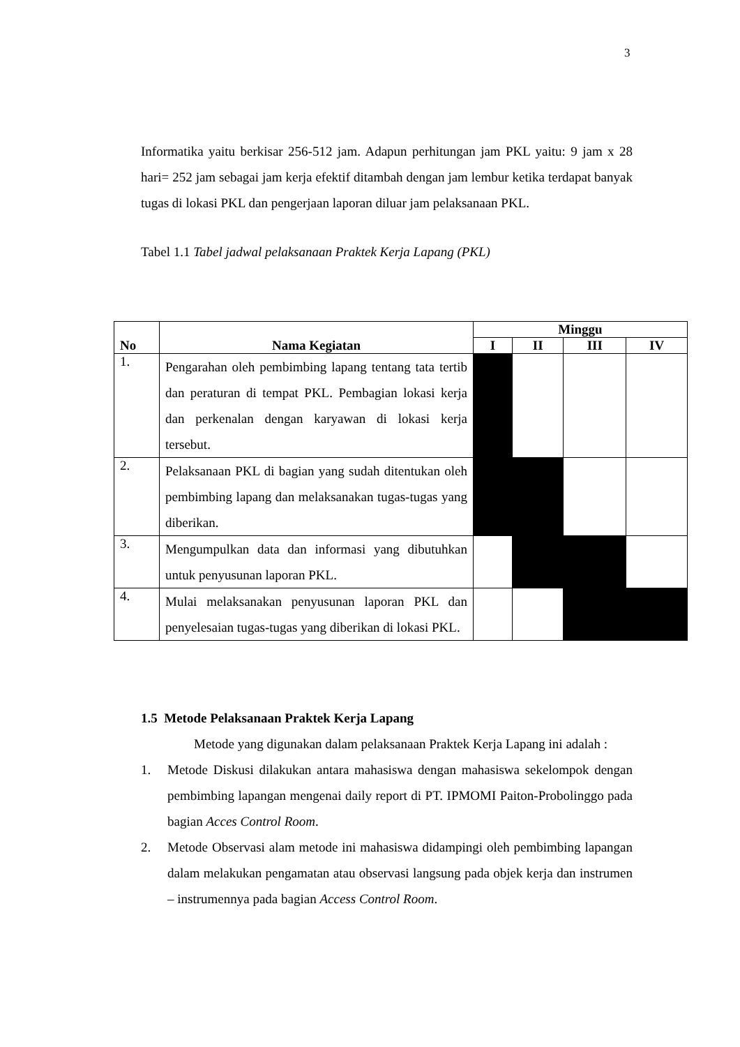3
Informatika yaitu berkisar 256-512 jam. Adapun perhitungan jam PKL yaitu: 9 jam x 28 hari= 252 jam sebagai jam kerja efektif ditambah dengan jam lembur ketika terdapat banyak tugas di lokasi PKL dan pengerjaan laporan diluar jam pelaksanaan PKL.
Tabel 1.1 Tabel jadwal pelaksanaan Praktek Kerja Lapang (PKL)
| No | Nama Kegiatan | Minggu | | | |
| --- | --- | --- | --- | --- | --- |
| | | I | II | III | IV |
| 1. | Pengarahan oleh pembimbing lapang tentang tata tertib dan peraturan di tempat PKL. Pembagian lokasi kerja dan perkenalan dengan karyawan di lokasi kerja tersebut. | | | | |
| 2. | Pelaksanaan PKL di bagian yang sudah ditentukan oleh pembimbing lapang dan melaksanakan tugas-tugas yang diberikan. | | | | |
| 3. | Mengumpulkan data dan informasi yang dibutuhkan untuk penyusunan laporan PKL. | | | | |
| 4. | Mulai melaksanakan penyusunan laporan PKL dan penyelesaian tugas-tugas yang diberikan di lokasi PKL. | | | | |
1.5 Metode Pelaksanaan Praktek Kerja Lapang
Metode yang digunakan dalam pelaksanaan Praktek Kerja Lapang ini adalah :
1. Metode Diskusi dilakukan antara mahasiswa dengan mahasiswa sekelompok dengan pembimbing lapangan mengenai daily report di PT. IPMOMI Paiton-Probolinggo pada bagian Acces Control Room.
2. Metode Observasi alam metode ini mahasiswa didampingi oleh pembimbing lapangan dalam melakukan pengamatan atau observasi langsung pada objek kerja dan instrumen – instrumennya pada bagian Access Control Room.